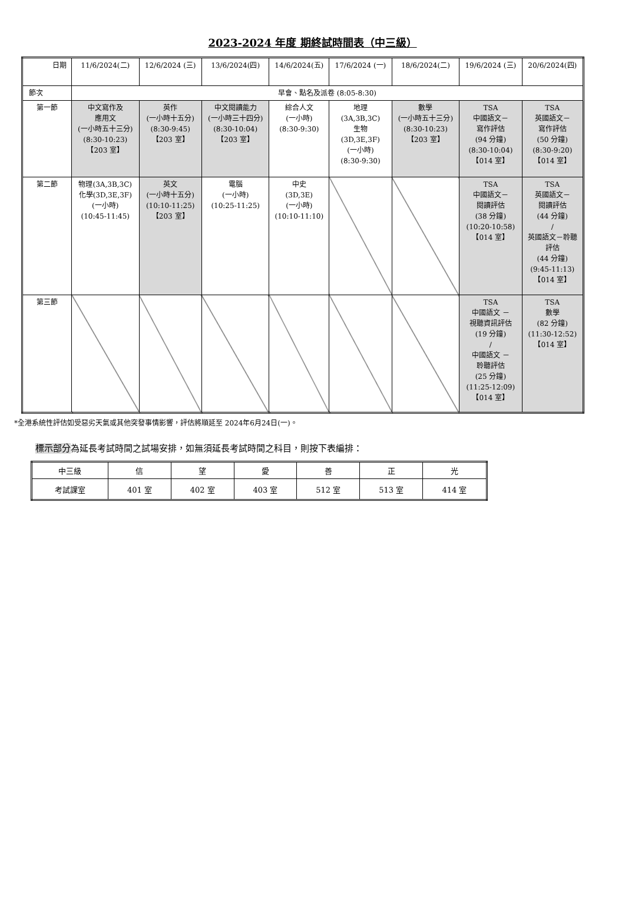2023-2024 年度 期終試時間表（中三級）
| 日期 | 11/6/2024(二) | 12/6/2024 (三) | 13/6/2024(四) | 14/6/2024(五) | 17/6/2024 (一) | 18/6/2024(二) | 19/6/2024 (三) | 20/6/2024(四) |
| 節次 | 早會、點名及派卷 (8:05-8:30) | | | | | | | |
| 第一節 | 中文寫作及 應用文 (一小時五十三分) (8:30-10:23) 【203 室】 | 英作 (一小時十五分) (8:30-9:45) 【203 室】 | 中文閱讀能力 (一小時三十四分) (8:30-10:04) 【203 室】 | 綜合人文 (一小時) (8:30-9:30) | 地理 (3A,3B,3C) 生物 (3D,3E,3F) (一小時) (8:30-9:30) | 數學 (一小時五十三分) (8:30-10:23) 【203 室】 | TSA 中國語文－ 寫作評估 (94 分鐘) (8:30-10:04) 【014 室】 | TSA 英國語文－ 寫作評估 (50 分鐘) (8:30-9:20) 【014 室】 |
| 第二節 | 物理(3A,3B,3C) 化學(3D,3E,3F) (一小時) (10:45-11:45) | 英文 (一小時十五分) (10:10-11:25) 【203 室】 | 電腦 (一小時) (10:25-11:25) | 中史 (3D,3E) (一小時) (10:10-11:10) | | | TSA 中國語文－ 閱讀評估 (38 分鐘) (10:20-10:58) 【014 室】 | TSA 英國語文－ 閱讀評估 (44 分鐘) / 英國語文－聆聽 評估 (44 分鐘) (9:45-11:13) 【014 室】 |
| 第三節 | | | | | | | TSA 中國語文 － 視聽資訊評估 (19 分鐘) / 中國語文 － 聆聽評估 (25 分鐘) (11:25-12:09) 【014 室】 | TSA 數學 (82 分鐘) (11:30-12:52) 【014 室】 |
*全港系統性評估如受惡劣天氣或其他突發事情影響，評估將順延至 2024年6月24日(一)。
標示部分為延長考試時間之試場安排，如無須延長考試時間之科目，則按下表編排：
| 中三級 | 信 | 望 | 愛 | 善 | 正 | 光 |
| --- | --- | --- | --- | --- | --- | --- |
| 考試課室 | 401 室 | 402 室 | 403 室 | 512 室 | 513 室 | 414 室 |